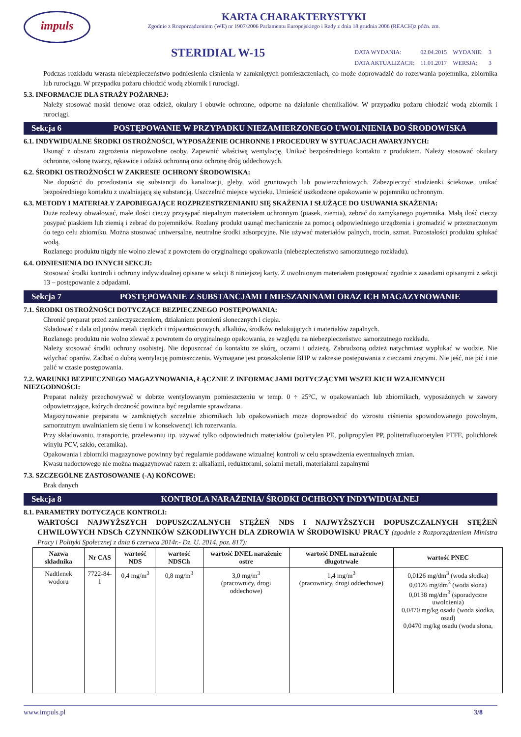impuls
KARTA CHARAKTERYSTYKI
Zgodnie z Rozporządzeniem (WE) nr 1907/2006 Parlamentu Europejskiego i Rady z dnia 18 grudnia 2006 (REACH)z późn. zm.
STERIDIAL W-15
| DATA WYDANIA: | 02.04.2015 | WYDANIE: | 3 |
| DATA AKTUALIZACJI: | 11.01.2017 | WERSJA: | 3 |
Podczas rozkładu wzrasta niebezpieczeństwo podniesienia ciśnienia w zamkniętych pomieszczeniach, co może doprowadzić do rozerwania pojemnika, zbiornika lub rurociągu. W przypadku pożaru chłodzić wodą zbiornik i rurociągi.
5.3. INFORMACJE DLA STRAŻY POŻARNEJ:
Należy stosować maski tlenowe oraz odzież, okulary i obuwie ochronne, odporne na działanie chemikaliów. W przypadku pożaru chłodzić wodą zbiornik i rurociągi.
Sekcja 6 POSTĘPOWANIE W PRZYPADKU NIEZAMIERZONEGO UWOLNIENIA DO ŚRODOWISKA
6.1. INDYWIDUALNE ŚRODKI OSTROŻNOŚCI, WYPOSAŻENIE OCHRONNE I PROCEDURY W SYTUACJACH AWARYJNYCH:
Usunąć z obszaru zagrożenia niepowołane osoby. Zapewnić właściwą wentylację. Unikać bezpośredniego kontaktu z produktem. Należy stosować okulary ochronne, osłonę twarzy, rękawice i odzież ochronną oraz ochronę dróg oddechowych.
6.2. ŚRODKI OSTROŻNOŚCI W ZAKRESIE OCHRONY ŚRODOWISKA:
Nie dopuścić do przedostania się substancji do kanalizacji, gleby, wód gruntowych lub powierzchniowych. Zabezpieczyć studzienki ściekowe, unikać bezpośredniego kontaktu z uwalniającą się substancją. Uszczelnić miejsce wycieku. Umieścić uszkodzone opakowanie w pojemniku ochronnym.
6.3. METODY I MATERIAŁY ZAPOBIEGAJĄCE ROZPRZESTRZENIANIU SIĘ SKAŻENIA I SŁUŻĄCE DO USUWANIA SKAŻENIA:
Duże rozlewy obwałować, małe ilości cieczy przysypać niepalnym materiałem ochronnym (piasek, ziemia), zebrać do zamykanego pojemnika. Małą ilość cieczy posypać piaskiem lub ziemią i zebrać do pojemników. Rozlany produkt usunąć mechanicznie za pomocą odpowiedniego urządzenia i gromadzić w przeznaczonym do tego celu zbiorniku. Można stosować uniwersalne, neutralne środki adsorpcyjne. Nie używać materiałów palnych, trocin, szmat. Pozostałości produktu spłukać wodą.
Rozlanego produktu nigdy nie wolno zlewać z powrotem do oryginalnego opakowania (niebezpieczeństwo samorzutnego rozkładu).
6.4. ODNIESIENIA DO INNYCH SEKCJI:
Stosować środki kontroli i ochrony indywidualnej opisane w sekcji 8 niniejszej karty. Z uwolnionym materiałem postępować zgodnie z zasadami opisanymi z sekcji 13 – postępowanie z odpadami.
Sekcja 7 POSTĘPOWANIE Z SUBSTANCJAMI I MIESZANINAMI ORAZ ICH MAGAZYNOWANIE
7.1. ŚRODKI OSTROŻNOŚCI DOTYCZĄCE BEZPIECZNEGO POSTĘPOWANIA:
Chronić preparat przed zanieczyszczeniem, działaniem promieni słonecznych i ciepła.
Składować z dala od jonów metali ciężkich i trójwartościowych, alkaliów, środków redukujących i materiałów zapalnych.
Rozlanego produktu nie wolno zlewać z powrotem do oryginalnego opakowania, ze względu na niebezpieczeństwo samorzutnego rozkładu.
Należy stosować środki ochrony osobistej. Nie dopuszczać do kontaktu ze skórą, oczami i odzieżą. Zabrudzoną odzież natychmiast wypłukać w wodzie. Nie wdychać oparów. Zadbać o dobrą wentylację pomieszczenia. Wymagane jest przeszkolenie BHP w zakresie postępowania z cieczami żrącymi. Nie jeść, nie pić i nie palić w czasie postępowania.
7.2. WARUNKI BEZPIECZNEGO MAGAZYNOWANIA, ŁĄCZNIE Z INFORMACJAMI DOTYCZĄCYMI WSZELKICH WZAJEMNYCH NIEZGODNOŚCI:
Preparat należy przechowywać w dobrze wentylowanym pomieszczeniu w temp. 0 ÷ 25°C, w opakowaniach lub zbiornikach, wyposażonych w zawory odpowietrzające, których drożność powinna być regularnie sprawdzana.
Magazynowanie preparatu w zamkniętych szczelnie zbiornikach lub opakowaniach może doprowadzić do wzrostu ciśnienia spowodowanego powolnym, samorzutnym uwalnianiem się tlenu i w konsekwencji ich rozerwania.
Przy składowaniu, transporcie, przelewaniu itp. używać tylko odpowiednich materiałów (polietylen PE, polipropylen PP, politetrafluoroetylen PTFE, polichlorek winylu PCV, szkło, ceramika).
Opakowania i zbiorniki magazynowe powinny być regularnie poddawane wizualnej kontroli w celu sprawdzenia ewentualnych zmian.
Kwasu nadoctowego nie można magazynować razem z: alkaliami, reduktorami, solami metali, materiałami zapalnymi
7.3. SZCZEGÓLNE ZASTOSOWANIE (-A) KOŃCOWE:
Brak danych
Sekcja 8 KONTROLA NARAŻENIA/ ŚRODKI OCHRONY INDYWIDUALNEJ
8.1. PARAMETRY DOTYCZĄCE KONTROLI:
WARTOŚCI NAJWYŻSZYCH DOPUSZCZALNYCH STĘŻEŃ NDS I NAJWYŻSZYCH DOPUSZCZALNYCH STĘŻEŃ CHWILOWYCH NDSCh CZYNNIKÓW SZKODLIWYCH DLA ZDROWIA W ŚRODOWISKU PRACY (zgodnie z Rozporządzeniem Ministra Pracy i Polityki Społecznej z dnia 6 czerwca 2014r.- Dz. U. 2014, poz. 817):
| Nazwa składnika | Nr CAS | wartość NDS | wartość NDSCh | wartość DNEL narażenie ostre | wartość DNEL narażenie długotrwałe | wartość PNEC |
| --- | --- | --- | --- | --- | --- | --- |
| Nadtlenek wodoru | 7722-84-1 | 0,4 mg/m<sup>3</sup> | 0,8 mg/m<sup>3</sup> | 3,0 mg/m<sup>3</sup> (pracownicy, drogi oddechowe) | 1,4 mg/m<sup>3</sup> (pracownicy, drogi oddechowe) | 0,0126 mg/dm<sup>3</sup> (woda słodka) 0,0126 mg/dm<sup>3</sup> (woda słona) 0,0138 mg/dm<sup>3</sup> (sporadyczne uwolnienia) 0,0470 mg/kg osadu (woda słodka, osad) 0,0470 mg/kg osadu (woda słona, |
www.impuls.pl 3/8